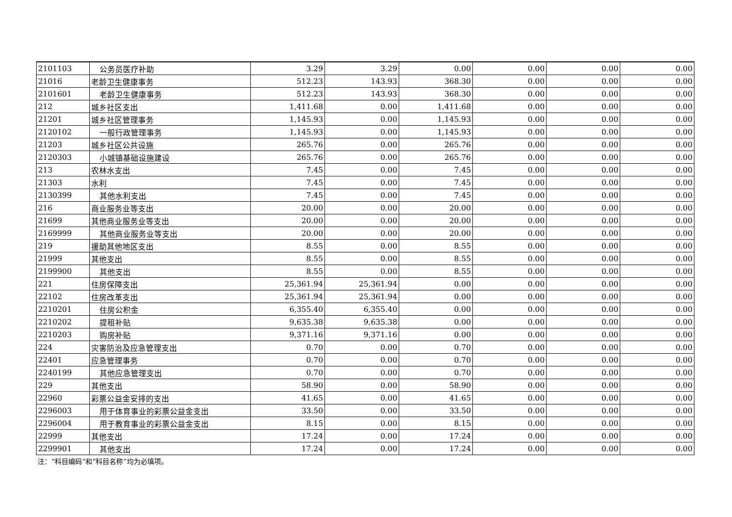| 2101103 | 公务员医疗补助 | 3.29 | 3.29 | 0.00 | 0.00 | 0.00 | 0.00 |
| 21016 | 老龄卫生健康事务 | 512.23 | 143.93 | 368.30 | 0.00 | 0.00 | 0.00 |
| 2101601 | 老龄卫生健康事务 | 512.23 | 143.93 | 368.30 | 0.00 | 0.00 | 0.00 |
| 212 | 城乡社区支出 | 1,411.68 | 0.00 | 1,411.68 | 0.00 | 0.00 | 0.00 |
| 21201 | 城乡社区管理事务 | 1,145.93 | 0.00 | 1,145.93 | 0.00 | 0.00 | 0.00 |
| 2120102 | 一般行政管理事务 | 1,145.93 | 0.00 | 1,145.93 | 0.00 | 0.00 | 0.00 |
| 21203 | 城乡社区公共设施 | 265.76 | 0.00 | 265.76 | 0.00 | 0.00 | 0.00 |
| 2120303 | 小城镇基础设施建设 | 265.76 | 0.00 | 265.76 | 0.00 | 0.00 | 0.00 |
| 213 | 农林水支出 | 7.45 | 0.00 | 7.45 | 0.00 | 0.00 | 0.00 |
| 21303 | 水利 | 7.45 | 0.00 | 7.45 | 0.00 | 0.00 | 0.00 |
| 2130399 | 其他水利支出 | 7.45 | 0.00 | 7.45 | 0.00 | 0.00 | 0.00 |
| 216 | 商业服务业等支出 | 20.00 | 0.00 | 20.00 | 0.00 | 0.00 | 0.00 |
| 21699 | 其他商业服务业等支出 | 20.00 | 0.00 | 20.00 | 0.00 | 0.00 | 0.00 |
| 2169999 | 其他商业服务业等支出 | 20.00 | 0.00 | 20.00 | 0.00 | 0.00 | 0.00 |
| 219 | 援助其他地区支出 | 8.55 | 0.00 | 8.55 | 0.00 | 0.00 | 0.00 |
| 21999 | 其他支出 | 8.55 | 0.00 | 8.55 | 0.00 | 0.00 | 0.00 |
| 2199900 | 其他支出 | 8.55 | 0.00 | 8.55 | 0.00 | 0.00 | 0.00 |
| 221 | 住房保障支出 | 25,361.94 | 25,361.94 | 0.00 | 0.00 | 0.00 | 0.00 |
| 22102 | 住房改革支出 | 25,361.94 | 25,361.94 | 0.00 | 0.00 | 0.00 | 0.00 |
| 2210201 | 住房公积金 | 6,355.40 | 6,355.40 | 0.00 | 0.00 | 0.00 | 0.00 |
| 2210202 | 提租补贴 | 9,635.38 | 9,635.38 | 0.00 | 0.00 | 0.00 | 0.00 |
| 2210203 | 购房补贴 | 9,371.16 | 9,371.16 | 0.00 | 0.00 | 0.00 | 0.00 |
| 224 | 灾害防治及应急管理支出 | 0.70 | 0.00 | 0.70 | 0.00 | 0.00 | 0.00 |
| 22401 | 应急管理事务 | 0.70 | 0.00 | 0.70 | 0.00 | 0.00 | 0.00 |
| 2240199 | 其他应急管理支出 | 0.70 | 0.00 | 0.70 | 0.00 | 0.00 | 0.00 |
| 229 | 其他支出 | 58.90 | 0.00 | 58.90 | 0.00 | 0.00 | 0.00 |
| 22960 | 彩票公益金安排的支出 | 41.65 | 0.00 | 41.65 | 0.00 | 0.00 | 0.00 |
| 2296003 | 用于体育事业的彩票公益金支出 | 33.50 | 0.00 | 33.50 | 0.00 | 0.00 | 0.00 |
| 2296004 | 用于教育事业的彩票公益金支出 | 8.15 | 0.00 | 8.15 | 0.00 | 0.00 | 0.00 |
| 22999 | 其他支出 | 17.24 | 0.00 | 17.24 | 0.00 | 0.00 | 0.00 |
| 2299901 | 其他支出 | 17.24 | 0.00 | 17.24 | 0.00 | 0.00 | 0.00 |
注：“科目编码”和“科目名称”均为必填项。